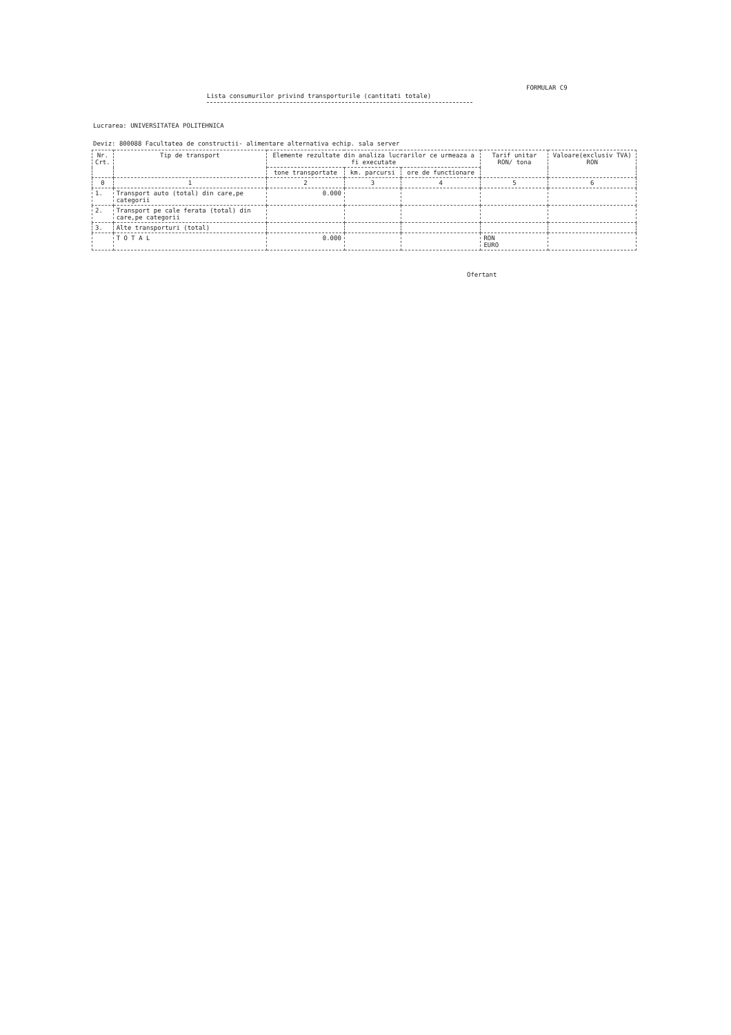FORMULAR C9
Lista consumurilor privind transporturile (cantitati totale)
Lucrarea: UNIVERSITATEA POLITEHNICA
Deviz: 800088 Facultatea de constructii- alimentare alternativa echip. sala server
| Nr. Crt. | Tip de transport | Elemente rezultate din analiza lucrarilor ce urmeaza a fi executate | | | Tarif unitar RON/ tona | Valoare(exclusiv TVA) RON |
| --- | --- | --- | --- | --- | --- | --- |
| | | tone transportate | km. parcursi | ore de functionare | | |
| 0 | 1 | 2 | 3 | 4 | 5 | 6 |
| 1. | Transport auto (total) din care,pe categorii | 0.000 | | | | |
| 2. | Transport pe cale ferata (total) din care,pe categorii | | | | | |
| 3. | Alte transporturi (total) | | | | | |
| | T O T A L | 0.000 | | | RON EURO | |
Ofertant